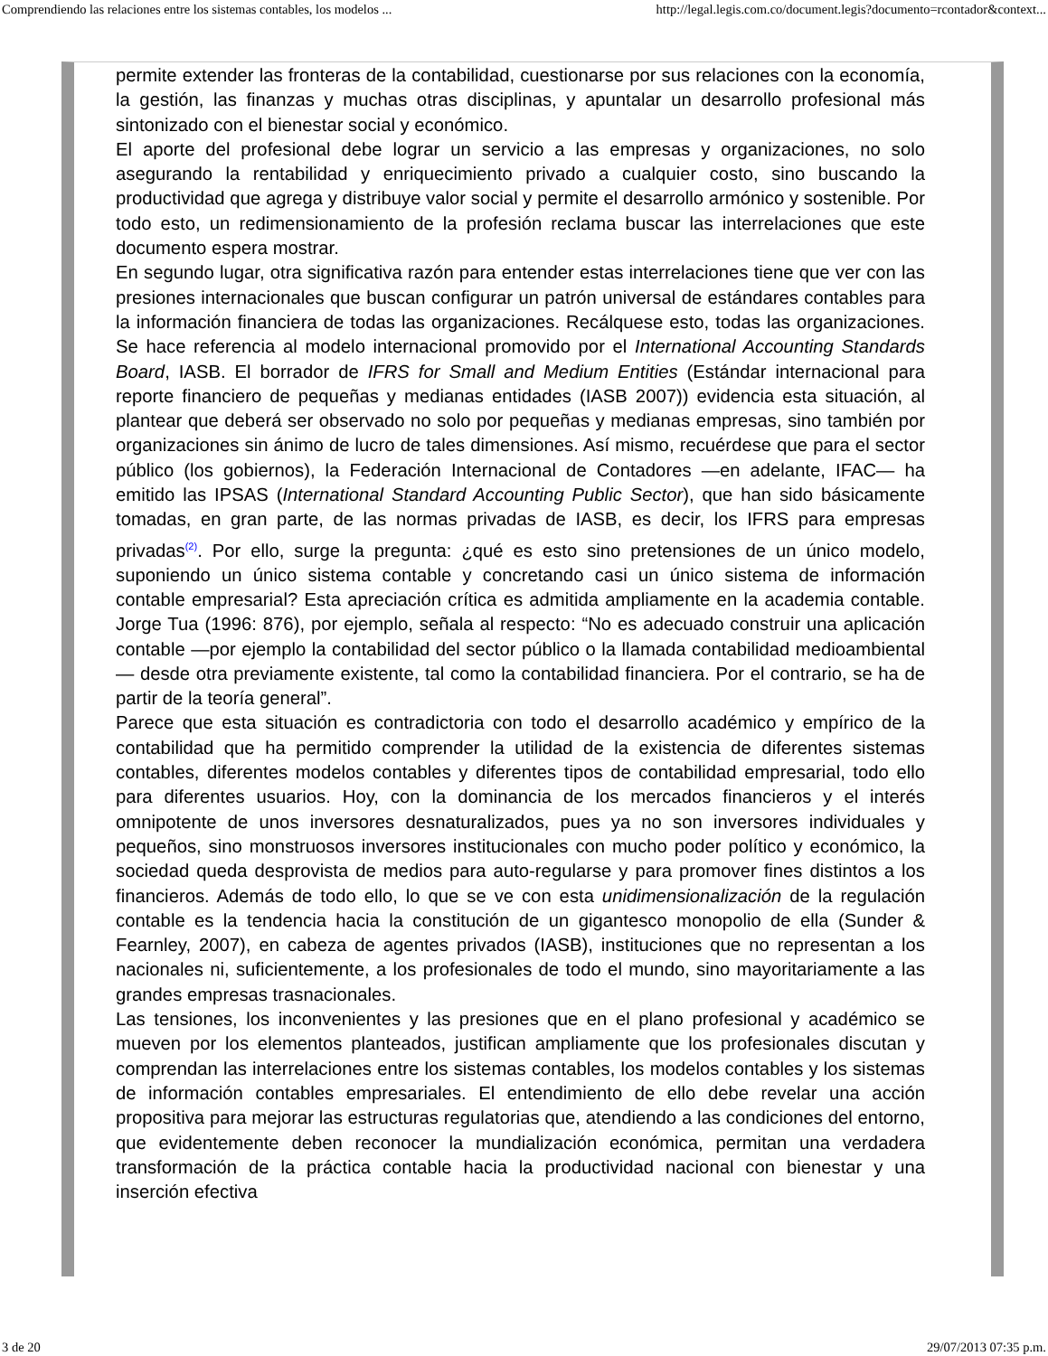Comprendiendo las relaciones entre los sistemas contables, los modelos ... http://legal.legis.com.co/document.legis?documento=rcontador&context...
permite extender las fronteras de la contabilidad, cuestionarse por sus relaciones con la economía, la gestión, las finanzas y muchas otras disciplinas, y apuntalar un desarrollo profesional más sintonizado con el bienestar social y económico.
El aporte del profesional debe lograr un servicio a las empresas y organizaciones, no solo asegurando la rentabilidad y enriquecimiento privado a cualquier costo, sino buscando la productividad que agrega y distribuye valor social y permite el desarrollo armónico y sostenible. Por todo esto, un redimensionamiento de la profesión reclama buscar las interrelaciones que este documento espera mostrar.
En segundo lugar, otra significativa razón para entender estas interrelaciones tiene que ver con las presiones internacionales que buscan configurar un patrón universal de estándares contables para la información financiera de todas las organizaciones. Recálquese esto, todas las organizaciones. Se hace referencia al modelo internacional promovido por el International Accounting Standards Board, IASB. El borrador de IFRS for Small and Medium Entities (Estándar internacional para reporte financiero de pequeñas y medianas entidades (IASB 2007)) evidencia esta situación, al plantear que deberá ser observado no solo por pequeñas y medianas empresas, sino también por organizaciones sin ánimo de lucro de tales dimensiones. Así mismo, recuérdese que para el sector público (los gobiernos), la Federación Internacional de Contadores —en adelante, IFAC— ha emitido las IPSAS (International Standard Accounting Public Sector), que han sido básicamente tomadas, en gran parte, de las normas privadas de IASB, es decir, los IFRS para empresas privadas<sup>(2)</sup>. Por ello, surge la pregunta: ¿qué es esto sino pretensiones de un único modelo, suponiendo un único sistema contable y concretando casi un único sistema de información contable empresarial? Esta apreciación crítica es admitida ampliamente en la academia contable. Jorge Tua (1996: 876), por ejemplo, señala al respecto: “No es adecuado construir una aplicación contable —por ejemplo la contabilidad del sector público o la llamada contabilidad medioambiental— desde otra previamente existente, tal como la contabilidad financiera. Por el contrario, se ha de partir de la teoría general”.
Parece que esta situación es contradictoria con todo el desarrollo académico y empírico de la contabilidad que ha permitido comprender la utilidad de la existencia de diferentes sistemas contables, diferentes modelos contables y diferentes tipos de contabilidad empresarial, todo ello para diferentes usuarios. Hoy, con la dominancia de los mercados financieros y el interés omnipotente de unos inversores desnaturalizados, pues ya no son inversores individuales y pequeños, sino monstruosos inversores institucionales con mucho poder político y económico, la sociedad queda desprovista de medios para auto-regularse y para promover fines distintos a los financieros. Además de todo ello, lo que se ve con esta unidimensionalización de la regulación contable es la tendencia hacia la constitución de un gigantesco monopolio de ella (Sunder & Fearnley, 2007), en cabeza de agentes privados (IASB), instituciones que no representan a los nacionales ni, suficientemente, a los profesionales de todo el mundo, sino mayoritariamente a las grandes empresas trasnacionales.
Las tensiones, los inconvenientes y las presiones que en el plano profesional y académico se mueven por los elementos planteados, justifican ampliamente que los profesionales discutan y comprendan las interrelaciones entre los sistemas contables, los modelos contables y los sistemas de información contables empresariales. El entendimiento de ello debe revelar una acción propositiva para mejorar las estructuras regulatorias que, atendiendo a las condiciones del entorno, que evidentemente deben reconocer la mundialización económica, permitan una verdadera transformación de la práctica contable hacia la productividad nacional con bienestar y una inserción efectiva
3 de 20 29/07/2013 07:35 p.m.